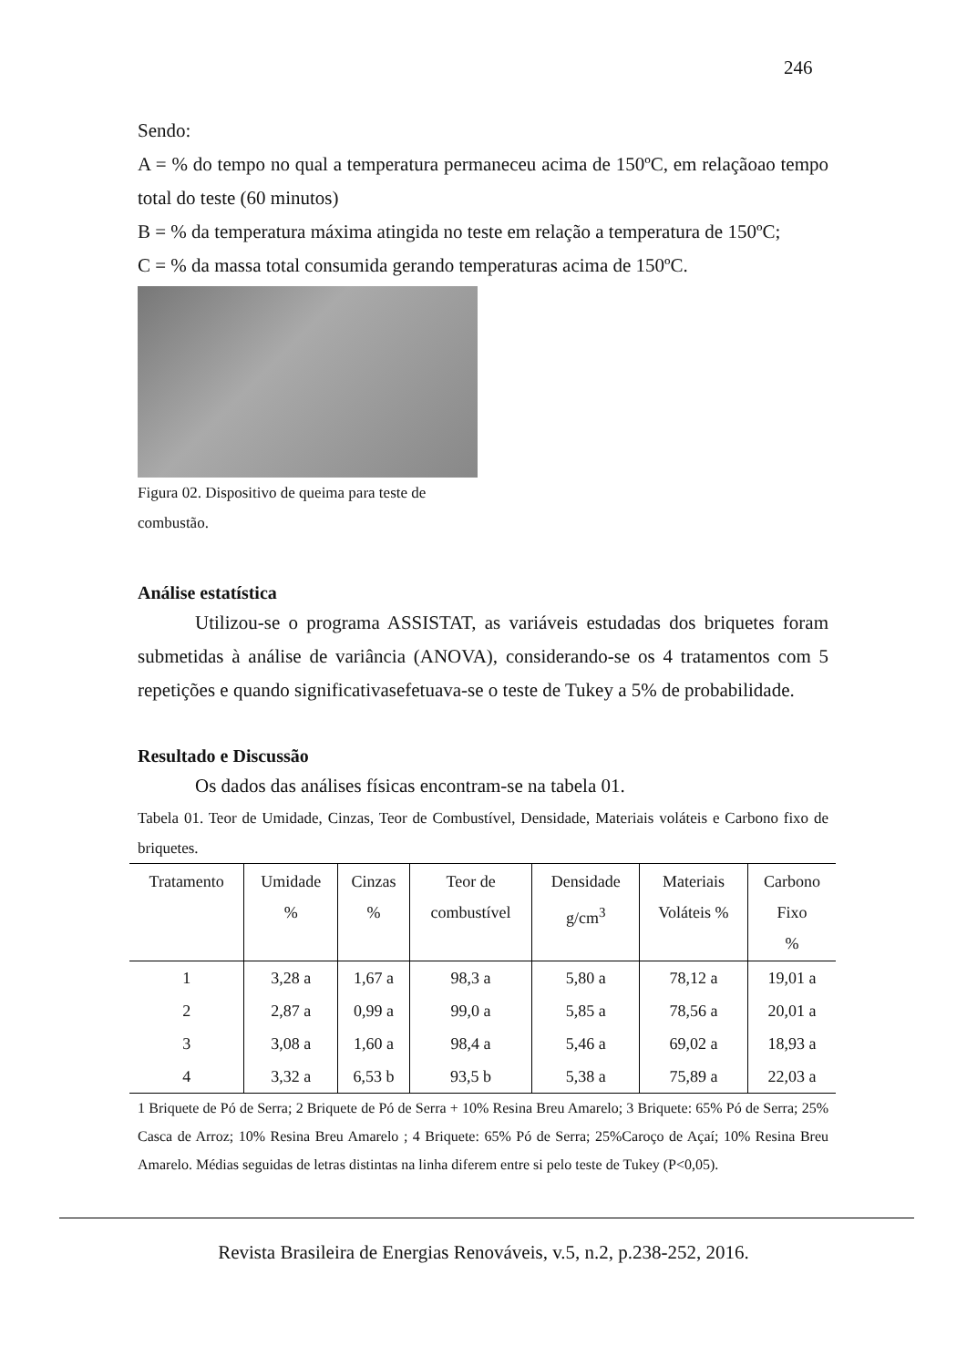246
Sendo:
A = % do tempo no qual a temperatura permaneceu acima de 150ºC, em relaçãoao tempo total do teste (60 minutos)
B = % da temperatura máxima atingida no teste em relação a temperatura de 150ºC;
C = % da massa total consumida gerando temperaturas acima de 150ºC.
Figura 02. Dispositivo de queima para teste de combustão.
Análise estatística
Utilizou-se o programa ASSISTAT, as variáveis estudadas dos briquetes foram submetidas à análise de variância (ANOVA), considerando-se os 4 tratamentos com 5 repetições e quando significativasefetuava-se o teste de Tukey a 5% de probabilidade.
Resultado e Discussão
Os dados das análises físicas encontram-se na tabela 01.
Tabela 01. Teor de Umidade, Cinzas, Teor de Combustível, Densidade, Materiais voláteis e Carbono fixo de briquetes.
| Tratamento | Umidade % | Cinzas % | Teor de combustível | Densidade g/cm<sup>3</sup> | Materiais Voláteis % | Carbono Fixo % |
| --- | --- | --- | --- | --- | --- | --- |
| 1 | 3,28 a | 1,67 a | 98,3 a | 5,80 a | 78,12 a | 19,01 a |
| 2 | 2,87 a | 0,99 a | 99,0 a | 5,85 a | 78,56 a | 20,01 a |
| 3 | 3,08 a | 1,60 a | 98,4 a | 5,46 a | 69,02 a | 18,93 a |
| 4 | 3,32 a | 6,53 b | 93,5 b | 5,38 a | 75,89 a | 22,03 a |
1 Briquete de Pó de Serra; 2 Briquete de Pó de Serra + 10% Resina Breu Amarelo; 3 Briquete: 65% Pó de Serra; 25% Casca de Arroz; 10% Resina Breu Amarelo ; 4 Briquete: 65% Pó de Serra; 25%Caroço de Açaí; 10% Resina Breu Amarelo. Médias seguidas de letras distintas na linha diferem entre si pelo teste de Tukey (P<0,05).
Revista Brasileira de Energias Renováveis, v.5, n.2, p.238-252, 2016.